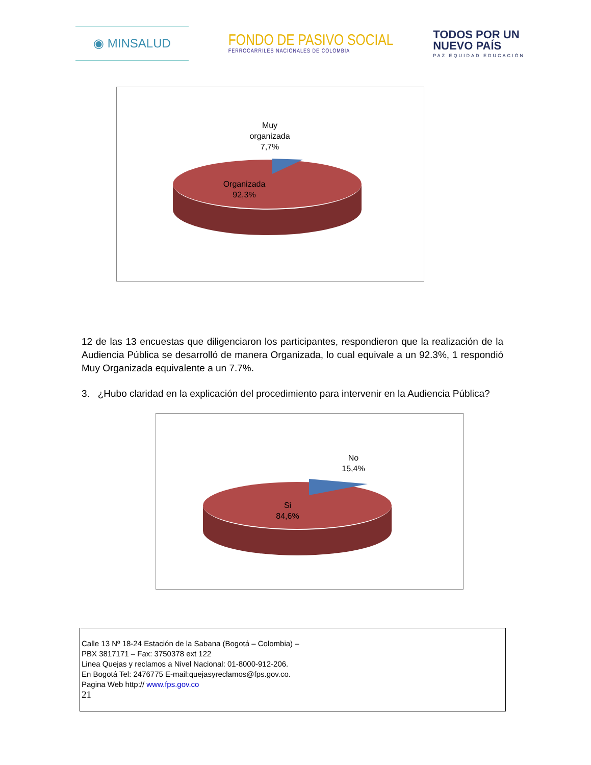◉ MINSALUD
FONDO DE PASIVO SOCIAL
FERROCARRILES NACIONALES DE COLOMBIA
TODOS POR UN
NUEVO PAÍS
PAZ EQUIDAD EDUCACIÓN
Muy
organizada
7,7%
Organizada
92,3%
12 de las 13 encuestas que diligenciaron los participantes, respondieron que la realización de la Audiencia Pública se desarrolló de manera Organizada, lo cual equivale a un 92.3%, 1 respondió Muy Organizada equivalente a un 7.7%.
3. ¿Hubo claridad en la explicación del procedimiento para intervenir en la Audiencia Pública?
No
15,4%
Si
84,6%
Calle 13 Nº 18-24 Estación de la Sabana (Bogotá – Colombia) –
PBX 3817171 – Fax: 3750378 ext 122
Linea Quejas y reclamos a Nivel Nacional: 01-8000-912-206.
En Bogotá Tel: 2476775 E-mail:quejasyreclamos@fps.gov.co.
Pagina Web http:// www.fps.gov.co
21